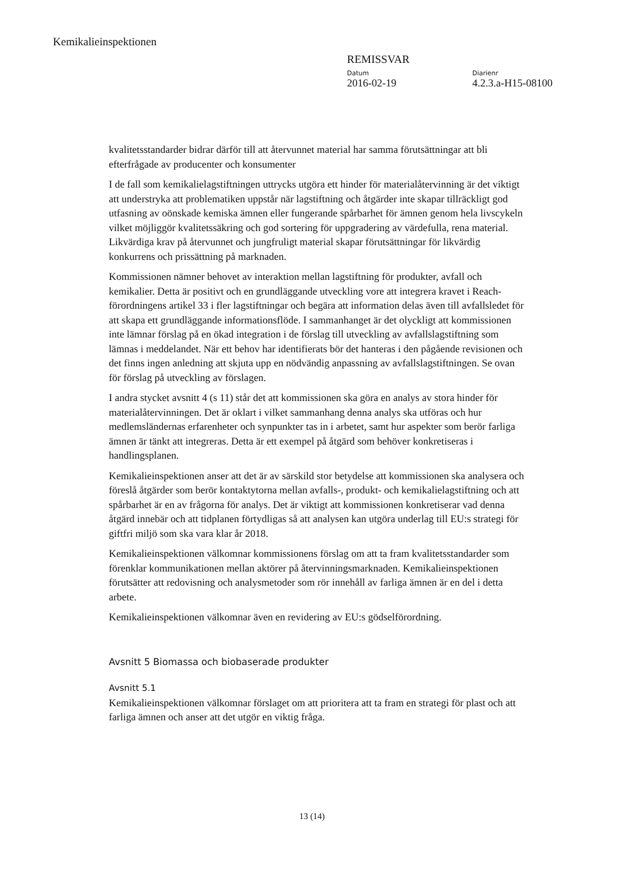Kemikalieinspektionen
REMISSVAR
Datum
2016-02-19
Diarienr
4.2.3.a-H15-08100
kvalitetsstandarder bidrar därför till att återvunnet material har samma förutsättningar att bli efterfrågade av producenter och konsumenter
I de fall som kemikalielagstiftningen uttrycks utgöra ett hinder för materialåtervinning är det viktigt att understryka att problematiken uppstår när lagstiftning och åtgärder inte skapar tillräckligt god utfasning av oönskade kemiska ämnen eller fungerande spårbarhet för ämnen genom hela livscykeln vilket möjliggör kvalitetssäkring och god sortering för uppgradering av värdefulla, rena material. Likvärdiga krav på återvunnet och jungfruligt material skapar förutsättningar för likvärdig konkurrens och prissättning på marknaden.
Kommissionen nämner behovet av interaktion mellan lagstiftning för produkter, avfall och kemikalier. Detta är positivt och en grundläggande utveckling vore att integrera kravet i Reach-förordningens artikel 33 i fler lagstiftningar och begära att information delas även till avfallsledet för att skapa ett grundläggande informationsflöde. I sammanhanget är det olyckligt att kommissionen inte lämnar förslag på en ökad integration i de förslag till utveckling av avfallslagstiftning som lämnas i meddelandet. När ett behov har identifierats bör det hanteras i den pågående revisionen och det finns ingen anledning att skjuta upp en nödvändig anpassning av avfallslagstiftningen. Se ovan för förslag på utveckling av förslagen.
I andra stycket avsnitt 4 (s 11) står det att kommissionen ska göra en analys av stora hinder för materialåtervinningen. Det är oklart i vilket sammanhang denna analys ska utföras och hur medlemsländernas erfarenheter och synpunkter tas in i arbetet, samt hur aspekter som berör farliga ämnen är tänkt att integreras. Detta är ett exempel på åtgärd som behöver konkretiseras i handlingsplanen.
Kemikalieinspektionen anser att det är av särskild stor betydelse att kommissionen ska analysera och föreslå åtgärder som berör kontaktytorna mellan avfalls-, produkt- och kemikalielagstiftning och att spårbarhet är en av frågorna för analys. Det är viktigt att kommissionen konkretiserar vad denna åtgärd innebär och att tidplanen förtydligas så att analysen kan utgöra underlag till EU:s strategi för giftfri miljö som ska vara klar år 2018.
Kemikalieinspektionen välkomnar kommissionens förslag om att ta fram kvalitetsstandarder som förenklar kommunikationen mellan aktörer på återvinningsmarknaden. Kemikalieinspektionen förutsätter att redovisning och analysmetoder som rör innehåll av farliga ämnen är en del i detta arbete.
Kemikalieinspektionen välkomnar även en revidering av EU:s gödselförordning.
Avsnitt 5 Biomassa och biobaserade produkter
Avsnitt 5.1
Kemikalieinspektionen välkomnar förslaget om att prioritera att ta fram en strategi för plast och att farliga ämnen och anser att det utgör en viktig fråga.
13 (14)